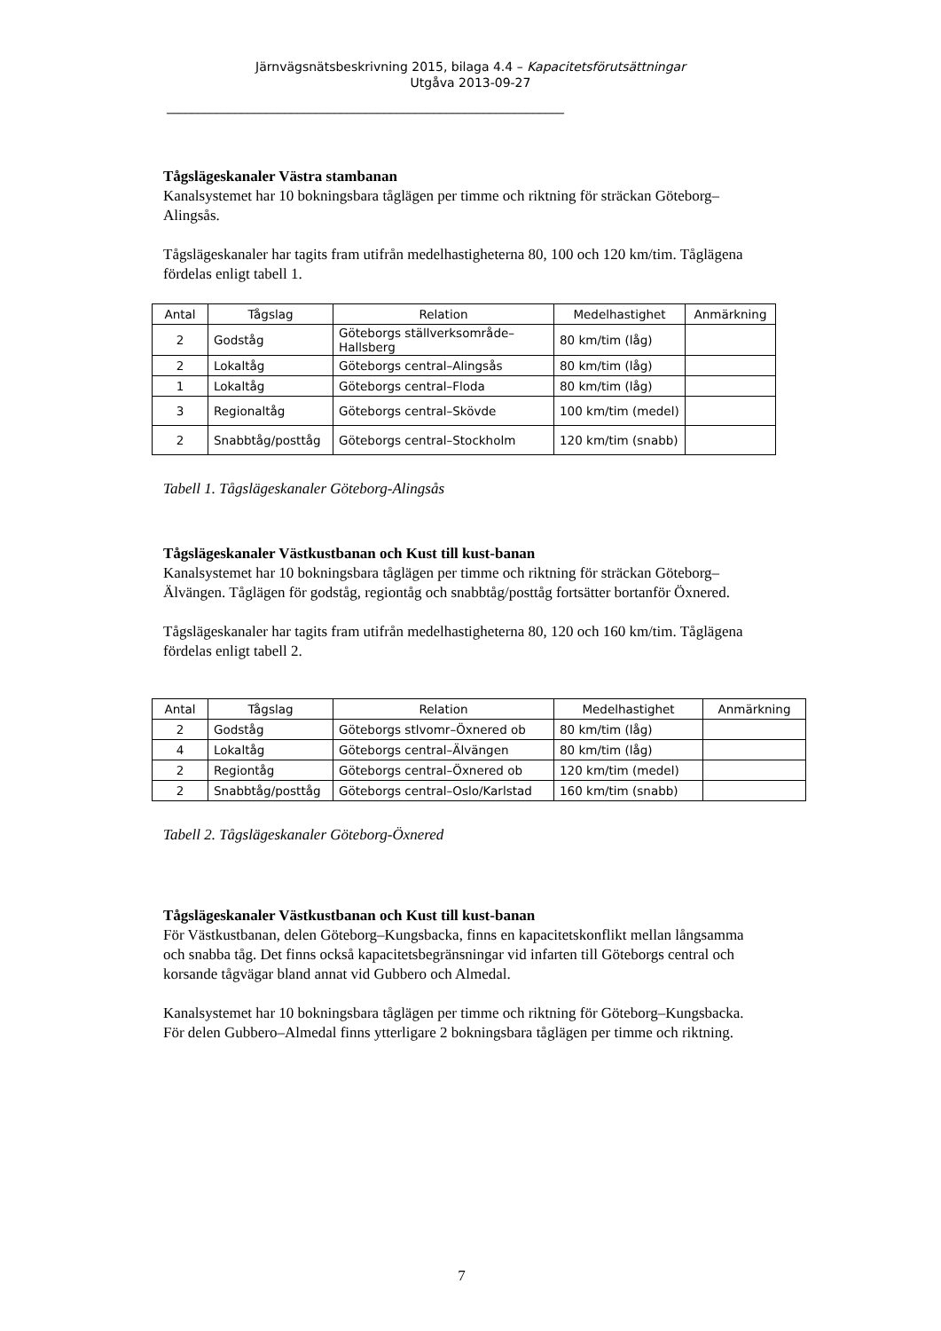Järnvägsnätsbeskrivning 2015, bilaga 4.4 – Kapacitetsförutsättningar
Utgåva 2013-09-27
________________________________________________________________
Tågslägeskanaler Västra stambanan
Kanalsystemet har 10 bokningsbara tåglägen per timme och riktning för sträckan Göteborg–Alingsås.
Tågslägeskanaler har tagits fram utifrån medelhastigheterna 80, 100 och 120 km/tim. Tåglägena fördelas enligt tabell 1.
| Antal | Tågslag | Relation | Medelhastighet | Anmärkning |
| --- | --- | --- | --- | --- |
| 2 | Godståg | Göteborgs ställverksområde–Hallsberg | 80 km/tim (låg) | |
| 2 | Lokaltåg | Göteborgs central–Alingsås | 80 km/tim (låg) | |
| 1 | Lokaltåg | Göteborgs central–Floda | 80 km/tim (låg) | |
| 3 | Regionaltåg | Göteborgs central–Skövde | 100 km/tim (medel) | |
| 2 | Snabbtåg/posttåg | Göteborgs central–Stockholm | 120 km/tim (snabb) | |
Tabell 1. Tågslägeskanaler Göteborg-Alingsås
Tågslägeskanaler Västkustbanan och Kust till kust-banan
Kanalsystemet har 10 bokningsbara tåglägen per timme och riktning för sträckan Göteborg–Älvängen. Tåglägen för godståg, regiontåg och snabbtåg/posttåg fortsätter bortanför Öxnered.
Tågslägeskanaler har tagits fram utifrån medelhastigheterna 80, 120 och 160 km/tim. Tåglägena fördelas enligt tabell 2.
| Antal | Tågslag | Relation | Medelhastighet | Anmärkning |
| --- | --- | --- | --- | --- |
| 2 | Godståg | Göteborgs stlvomr–Öxnered ob | 80 km/tim (låg) | |
| 4 | Lokaltåg | Göteborgs central–Älvängen | 80 km/tim (låg) | |
| 2 | Regiontåg | Göteborgs central–Öxnered ob | 120 km/tim (medel) | |
| 2 | Snabbtåg/posttåg | Göteborgs central–Oslo/Karlstad | 160 km/tim (snabb) | |
Tabell 2. Tågslägeskanaler Göteborg-Öxnered
Tågslägeskanaler Västkustbanan och Kust till kust-banan
För Västkustbanan, delen Göteborg–Kungsbacka, finns en kapacitetskonflikt mellan långsamma och snabba tåg. Det finns också kapacitetsbegränsningar vid infarten till Göteborgs central och korsande tågvägar bland annat vid Gubbero och Almedal.
Kanalsystemet har 10 bokningsbara tåglägen per timme och riktning för Göteborg–Kungsbacka. För delen Gubbero–Almedal finns ytterligare 2 bokningsbara tåglägen per timme och riktning.
7